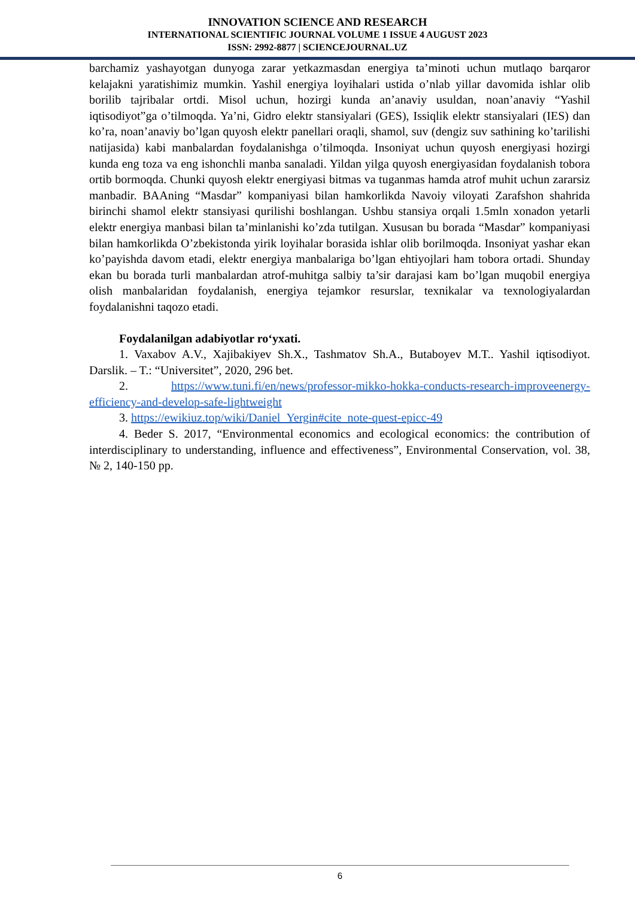INNOVATION SCIENCE AND RESEARCH
INTERNATIONAL SCIENTIFIC JOURNAL VOLUME 1 ISSUE 4 AUGUST 2023
ISSN: 2992-8877 | SCIENCEJOURNAL.UZ
barchamiz yashayotgan dunyoga zarar yetkazmasdan energiya ta’minoti uchun mutlaqo barqaror kelajakni yaratishimiz mumkin. Yashil energiya loyihalari ustida o’nlab yillar davomida ishlar olib borilib tajribalar ortdi. Misol uchun, hozirgi kunda an’anaviy usuldan, noan’anaviy “Yashil iqtisodiyot”ga o’tilmoqda. Ya’ni, Gidro elektr stansiyalari (GES), Issiqlik elektr stansiyalari (IES) dan ko’ra, noan’anaviy bo’lgan quyosh elektr panellari oraqli, shamol, suv (dengiz suv sathining ko’tarilishi natijasida) kabi manbalardan foydalanishga o’tilmoqda. Insoniyat uchun quyosh energiyasi hozirgi kunda eng toza va eng ishonchli manba sanaladi. Yildan yilga quyosh energiyasidan foydalanish tobora ortib bormoqda. Chunki quyosh elektr energiyasi bitmas va tuganmas hamda atrof muhit uchun zararsiz manbadir. BAAning “Masdar” kompaniyasi bilan hamkorlikda Navoiy viloyati Zarafshon shahrida birinchi shamol elektr stansiyasi qurilishi boshlangan. Ushbu stansiya orqali 1.5mln xonadon yetarli elektr energiya manbasi bilan ta’minlanishi ko’zda tutilgan. Xususan bu borada “Masdar” kompaniyasi bilan hamkorlikda O’zbekistonda yirik loyihalar borasida ishlar olib borilmoqda. Insoniyat yashar ekan ko’payishda davom etadi, elektr energiya manbalariga bo’lgan ehtiyojlari ham tobora ortadi. Shunday ekan bu borada turli manbalardan atrof-muhitga salbiy ta’sir darajasi kam bo’lgan muqobil energiya olish manbalaridan foydalanish, energiya tejamkor resurslar, texnikalar va texnologiyalardan foydalanishni taqozo etadi.
Foydalanilgan adabiyotlar ro‘yxati.
1. Vaxabov A.V., Xajibakiyev Sh.X., Tashmatov Sh.A., Butaboyev M.T.. Yashil iqtisodiyot. Darslik. – T.: “Universitet”, 2020, 296 bet.
2. https://www.tuni.fi/en/news/professor-mikko-hokka-conducts-research-improveenergy-efficiency-and-develop-safe-lightweight
3. https://ewikiuz.top/wiki/Daniel_Yergin#cite_note-quest-epicc-49
4. Beder S. 2017, “Environmental economics and ecological economics: the contribution of interdisciplinary to understanding, influence and effectiveness”, Environmental Conservation, vol. 38, № 2, 140-150 pp.
6